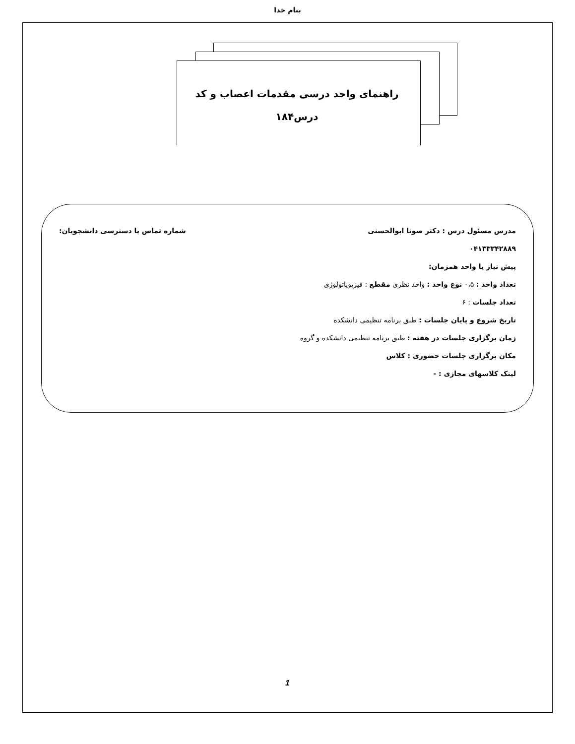بنام خدا
راهنمای واحد درسی مقدمات اعصاب و کد
درس۱۸۴
مدرس مسئول درس : دکتر صونا ابوالحسنی شماره تماس یا دسترسی دانشجویان:
۰۴۱۳۳۳۴۲۸۸۹
پیش نیاز یا واحد همزمان:
تعداد واحد : ۰،۵ نوع واحد : واحد نظری مقطع : فیزیوپاتولوژی
تعداد جلسات : ۶
تاریخ شروع و پایان جلسات : طبق برنامه تنظیمی دانشکده
زمان برگزاری جلسات در هفته : طبق برنامه تنظیمی دانشکده و گروه
مکان برگزاری جلسات حضوری : کلاس
لینک کلاسهای مجازی : -
1